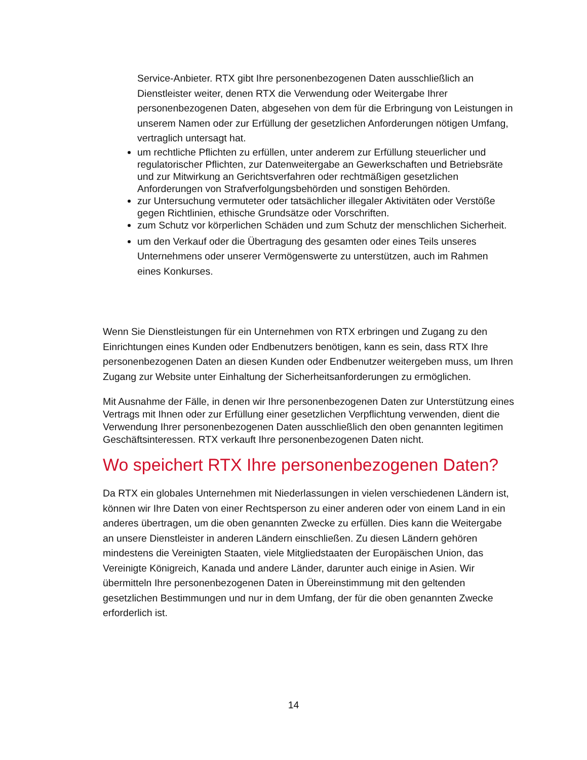Service-Anbieter. RTX gibt Ihre personenbezogenen Daten ausschließlich an Dienstleister weiter, denen RTX die Verwendung oder Weitergabe Ihrer personenbezogenen Daten, abgesehen von dem für die Erbringung von Leistungen in unserem Namen oder zur Erfüllung der gesetzlichen Anforderungen nötigen Umfang, vertraglich untersagt hat.
um rechtliche Pflichten zu erfüllen, unter anderem zur Erfüllung steuerlicher und regulatorischer Pflichten, zur Datenweitergabe an Gewerkschaften und Betriebsräte und zur Mitwirkung an Gerichtsverfahren oder rechtmäßigen gesetzlichen Anforderungen von Strafverfolgungsbehörden und sonstigen Behörden.
zur Untersuchung vermuteter oder tatsächlicher illegaler Aktivitäten oder Verstöße gegen Richtlinien, ethische Grundsätze oder Vorschriften.
zum Schutz vor körperlichen Schäden und zum Schutz der menschlichen Sicherheit.
um den Verkauf oder die Übertragung des gesamten oder eines Teils unseres Unternehmens oder unserer Vermögenswerte zu unterstützen, auch im Rahmen eines Konkurses.
Wenn Sie Dienstleistungen für ein Unternehmen von RTX erbringen und Zugang zu den Einrichtungen eines Kunden oder Endbenutzers benötigen, kann es sein, dass RTX Ihre personenbezogenen Daten an diesen Kunden oder Endbenutzer weitergeben muss, um Ihren Zugang zur Website unter Einhaltung der Sicherheitsanforderungen zu ermöglichen.
Mit Ausnahme der Fälle, in denen wir Ihre personenbezogenen Daten zur Unterstützung eines Vertrags mit Ihnen oder zur Erfüllung einer gesetzlichen Verpflichtung verwenden, dient die Verwendung Ihrer personenbezogenen Daten ausschließlich den oben genannten legitimen Geschäftsinteressen. RTX verkauft Ihre personenbezogenen Daten nicht.
Wo speichert RTX Ihre personenbezogenen Daten?
Da RTX ein globales Unternehmen mit Niederlassungen in vielen verschiedenen Ländern ist, können wir Ihre Daten von einer Rechtsperson zu einer anderen oder von einem Land in ein anderes übertragen, um die oben genannten Zwecke zu erfüllen. Dies kann die Weitergabe an unsere Dienstleister in anderen Ländern einschließen. Zu diesen Ländern gehören mindestens die Vereinigten Staaten, viele Mitgliedstaaten der Europäischen Union, das Vereinigte Königreich, Kanada und andere Länder, darunter auch einige in Asien. Wir übermitteln Ihre personenbezogenen Daten in Übereinstimmung mit den geltenden gesetzlichen Bestimmungen und nur in dem Umfang, der für die oben genannten Zwecke erforderlich ist.
14